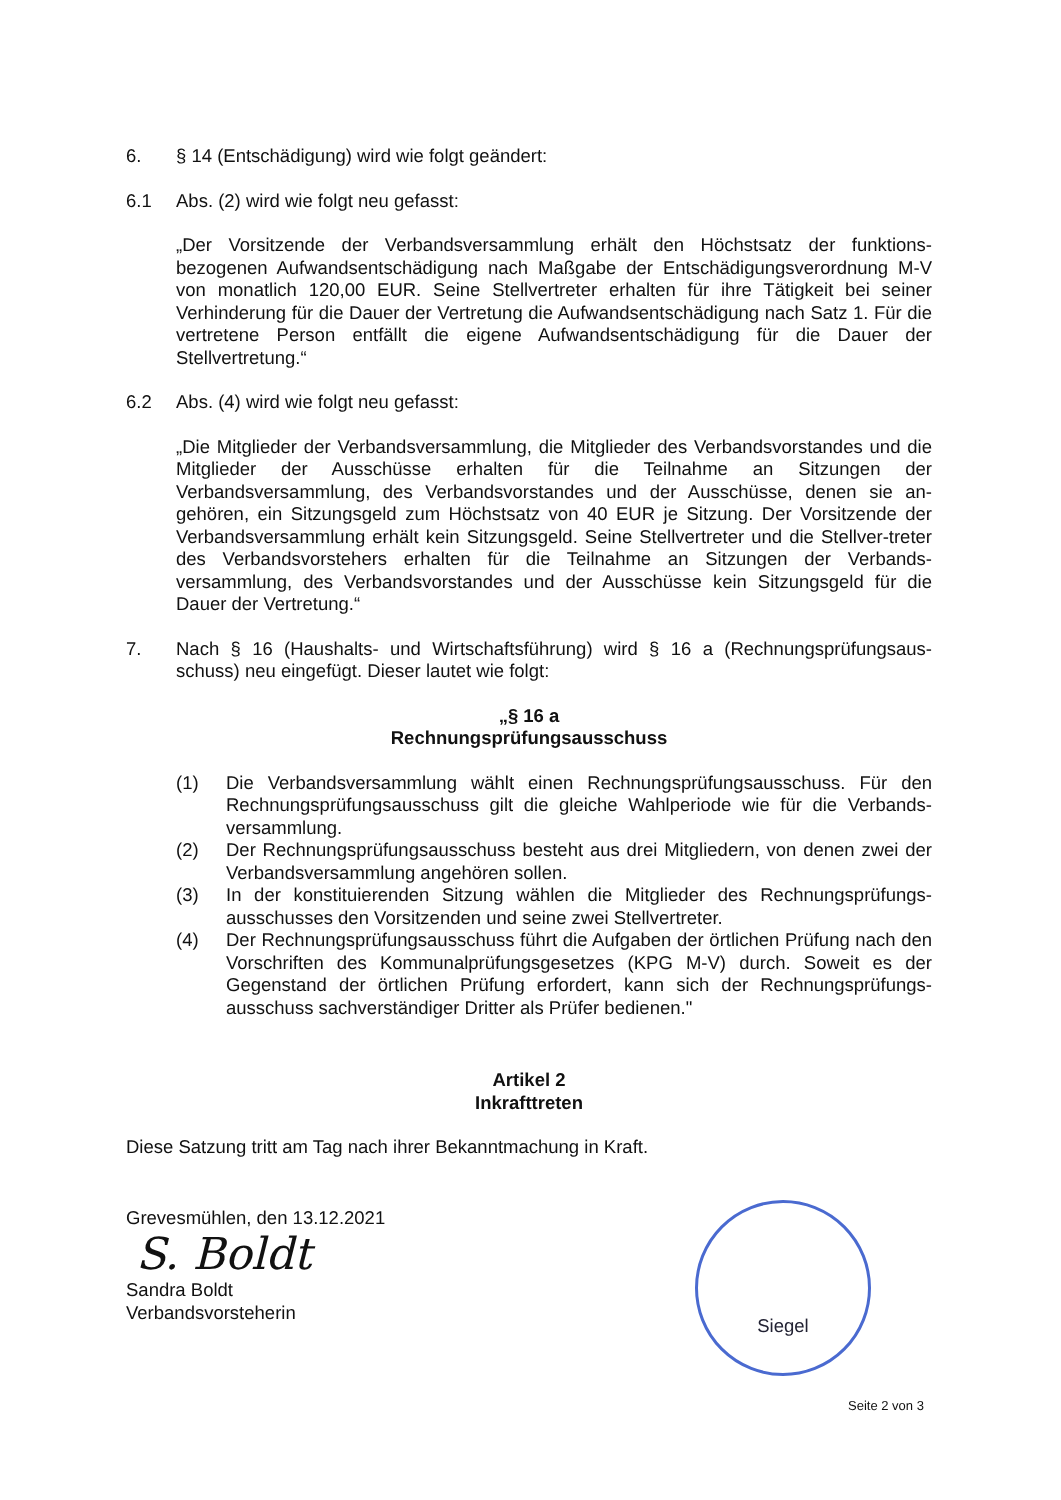6. § 14 (Entschädigung) wird wie folgt geändert:
6.1 Abs. (2) wird wie folgt neu gefasst:
„Der Vorsitzende der Verbandsversammlung erhält den Höchstsatz der funktions-bezogenen Aufwandsentschädigung nach Maßgabe der Entschädigungsverordnung M-V von monatlich 120,00 EUR. Seine Stellvertreter erhalten für ihre Tätigkeit bei seiner Verhinderung für die Dauer der Vertretung die Aufwandsentschädigung nach Satz 1. Für die vertretene Person entfällt die eigene Aufwandsentschädigung für die Dauer der Stellvertretung.“
6.2 Abs. (4) wird wie folgt neu gefasst:
„Die Mitglieder der Verbandsversammlung, die Mitglieder des Verbandsvorstandes und die Mitglieder der Ausschüsse erhalten für die Teilnahme an Sitzungen der Verbandsversammlung, des Verbandsvorstandes und der Ausschüsse, denen sie an-gehören, ein Sitzungsgeld zum Höchstsatz von 40 EUR je Sitzung. Der Vorsitzende der Verbandsversammlung erhält kein Sitzungsgeld. Seine Stellvertreter und die Stellver-treter des Verbandsvorstehers erhalten für die Teilnahme an Sitzungen der Verbands-versammlung, des Verbandsvorstandes und der Ausschüsse kein Sitzungsgeld für die Dauer der Vertretung.“
7. Nach § 16 (Haushalts- und Wirtschaftsführung) wird § 16 a (Rechnungsprüfungsaus-schuss) neu eingefügt. Dieser lautet wie folgt:
„§ 16 a
Rechnungsprüfungsausschuss
(1) Die Verbandsversammlung wählt einen Rechnungsprüfungsausschuss. Für den Rechnungsprüfungsausschuss gilt die gleiche Wahlperiode wie für die Verbands-versammlung.
(2) Der Rechnungsprüfungsausschuss besteht aus drei Mitgliedern, von denen zwei der Verbandsversammlung angehören sollen.
(3) In der konstituierenden Sitzung wählen die Mitglieder des Rechnungsprüfungs-ausschusses den Vorsitzenden und seine zwei Stellvertreter.
(4) Der Rechnungsprüfungsausschuss führt die Aufgaben der örtlichen Prüfung nach den Vorschriften des Kommunalprüfungsgesetzes (KPG M-V) durch. Soweit es der Gegenstand der örtlichen Prüfung erfordert, kann sich der Rechnungsprüfungs-ausschuss sachverständiger Dritter als Prüfer bedienen."
Artikel 2
Inkrafttreten
Diese Satzung tritt am Tag nach ihrer Bekanntmachung in Kraft.
Grevesmühlen, den 13.12.2021
S. Boldt
Sandra Boldt
Verbandsvorsteherin
Siegel
Seite 2 von 3